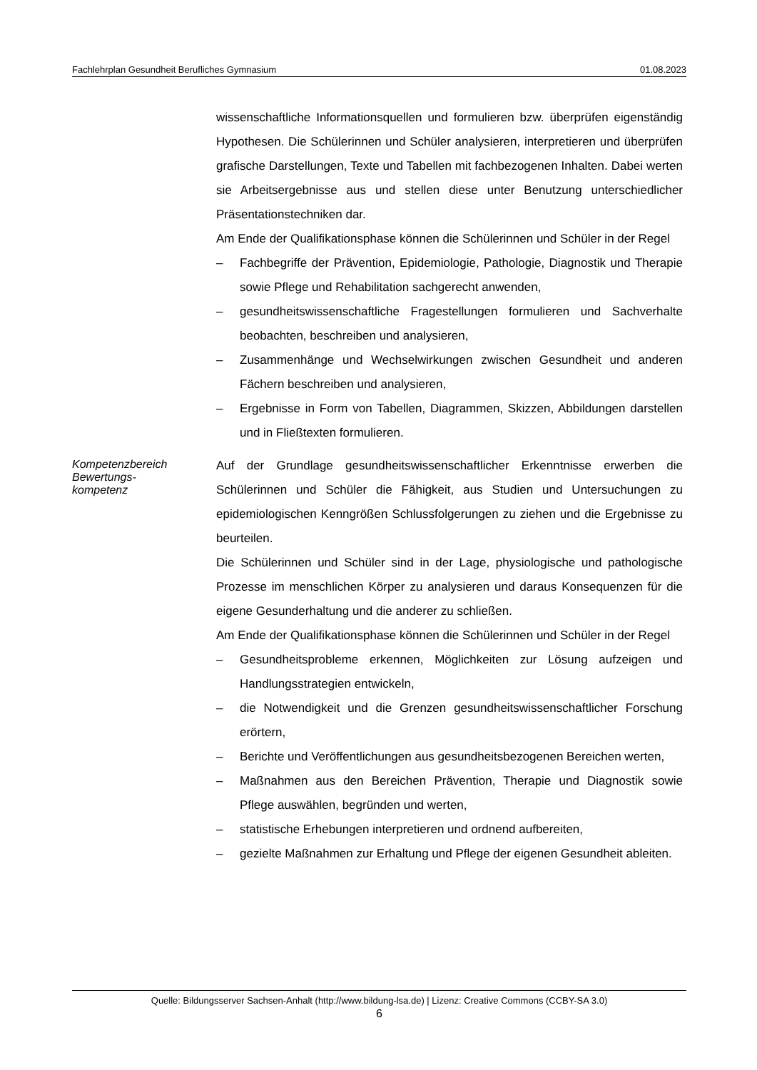Fachlehrplan Gesundheit Berufliches Gymnasium 01.08.2023
wissenschaftliche Informationsquellen und formulieren bzw. überprüfen eigenständig Hypothesen. Die Schülerinnen und Schüler analysieren, interpretieren und überprüfen grafische Darstellungen, Texte und Tabellen mit fachbezogenen Inhalten. Dabei werten sie Arbeitsergebnisse aus und stellen diese unter Benutzung unterschiedlicher Präsentationstechniken dar.
Am Ende der Qualifikationsphase können die Schülerinnen und Schüler in der Regel
– Fachbegriffe der Prävention, Epidemiologie, Pathologie, Diagnostik und Therapie sowie Pflege und Rehabilitation sachgerecht anwenden,
– gesundheitswissenschaftliche Fragestellungen formulieren und Sachverhalte beobachten, beschreiben und analysieren,
– Zusammenhänge und Wechselwirkungen zwischen Gesundheit und anderen Fächern beschreiben und analysieren,
– Ergebnisse in Form von Tabellen, Diagrammen, Skizzen, Abbildungen darstellen und in Fließtexten formulieren.
Kompetenzbereich
Bewertungs-
kompetenz
Auf der Grundlage gesundheitswissenschaftlicher Erkenntnisse erwerben die Schülerinnen und Schüler die Fähigkeit, aus Studien und Untersuchungen zu epidemiologischen Kenngrößen Schlussfolgerungen zu ziehen und die Ergebnisse zu beurteilen.
Die Schülerinnen und Schüler sind in der Lage, physiologische und pathologische Prozesse im menschlichen Körper zu analysieren und daraus Konsequenzen für die eigene Gesunderhaltung und die anderer zu schließen.
Am Ende der Qualifikationsphase können die Schülerinnen und Schüler in der Regel
– Gesundheitsprobleme erkennen, Möglichkeiten zur Lösung aufzeigen und Handlungsstrategien entwickeln,
– die Notwendigkeit und die Grenzen gesundheitswissenschaftlicher Forschung erörtern,
– Berichte und Veröffentlichungen aus gesundheitsbezogenen Bereichen werten,
– Maßnahmen aus den Bereichen Prävention, Therapie und Diagnostik sowie Pflege auswählen, begründen und werten,
– statistische Erhebungen interpretieren und ordnend aufbereiten,
– gezielte Maßnahmen zur Erhaltung und Pflege der eigenen Gesundheit ableiten.
Quelle: Bildungsserver Sachsen-Anhalt (http://www.bildung-lsa.de) | Lizenz: Creative Commons (CCBY-SA 3.0)
6